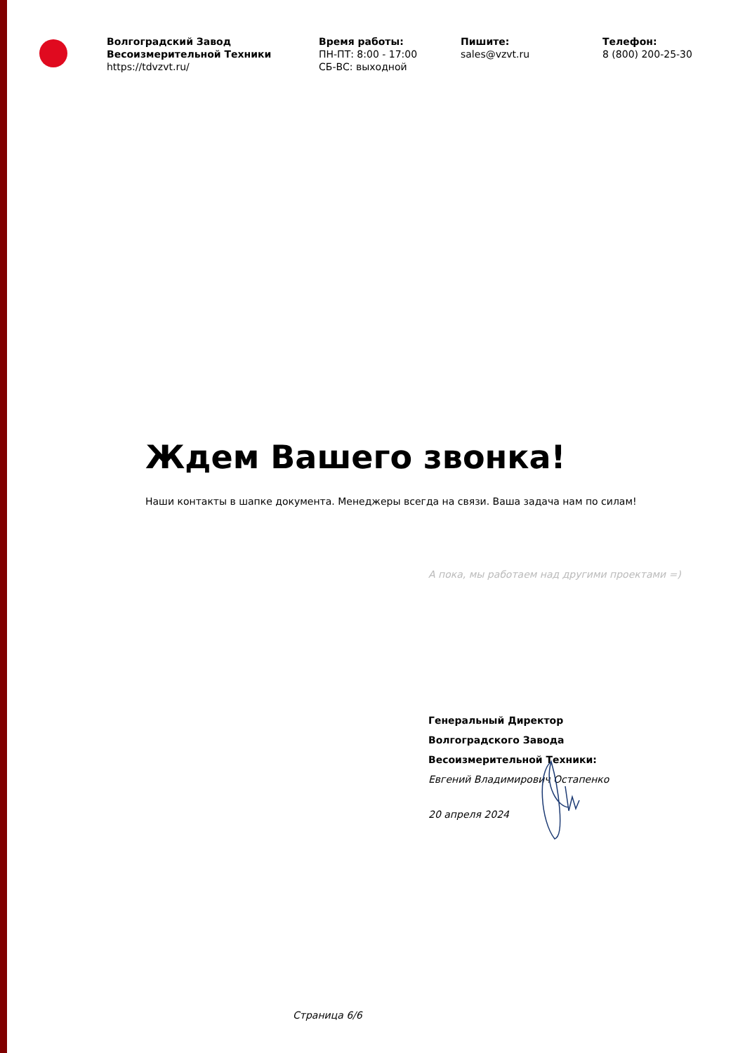Волгоградский Завод Весоизмерительной Техники
https://tdvzvt.ru/
Время работы:
ПН-ПТ: 8:00 - 17:00
СБ-ВС: выходной
Пишите:
sales@vzvt.ru
Телефон:
8 (800) 200-25-30
Ждем Вашего звонка!
Наши контакты в шапке документа. Менеджеры всегда на связи. Ваша задача нам по силам!
А пока, мы работаем над другими проектами =)
Генеральный Директор
Волгоградского Завода
Весоизмерительной Техники:
Евгений Владимирович Остапенко
20 апреля 2024
Страница 6/6